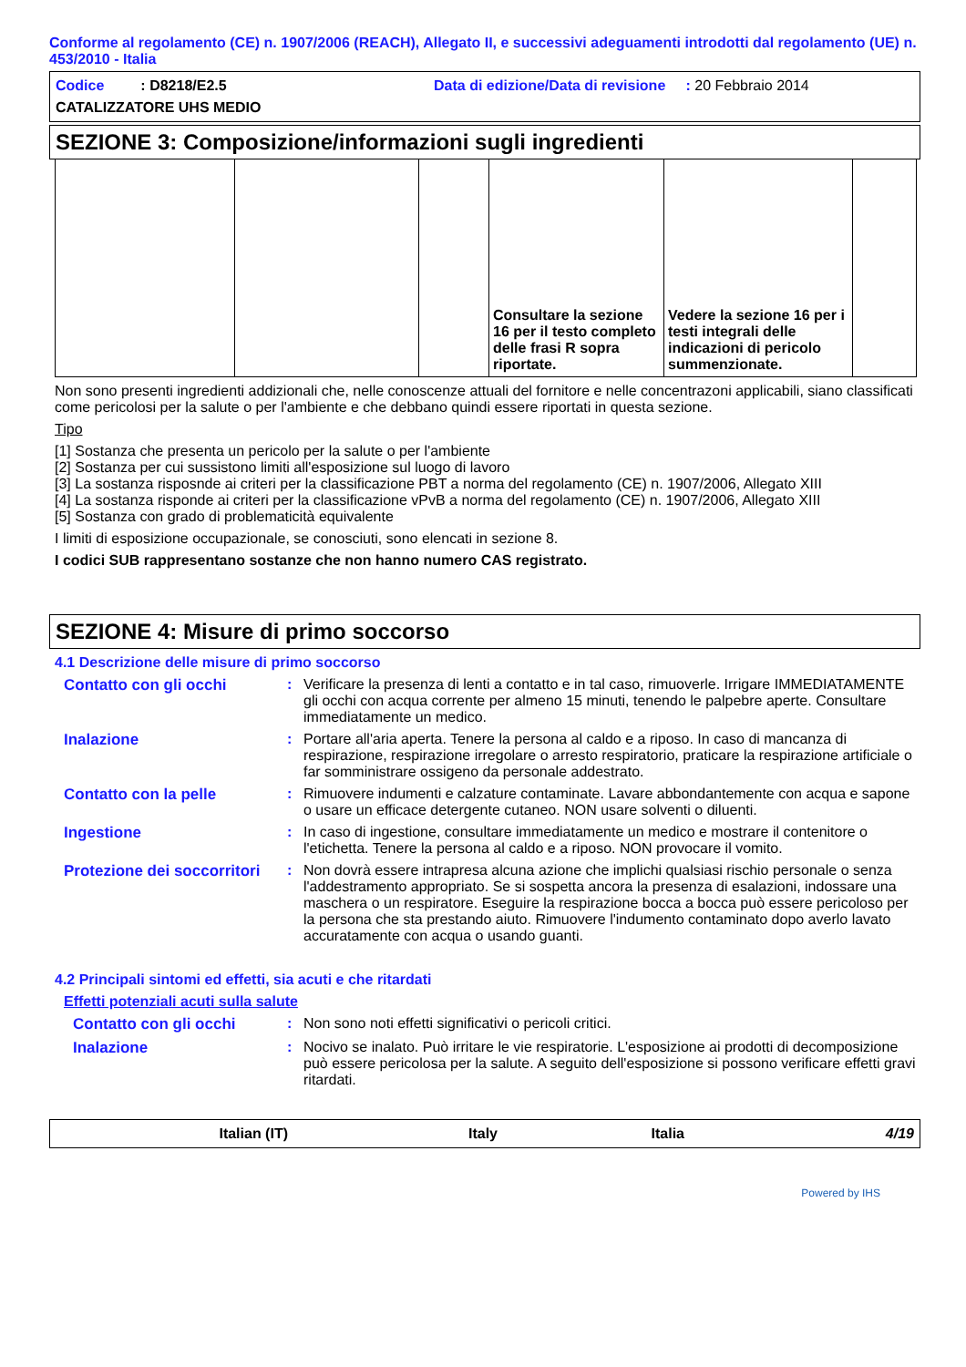Conforme al regolamento (CE) n. 1907/2006 (REACH), Allegato II, e successivi adeguamenti introdotti dal regolamento (UE) n. 453/2010 - Italia
Codice : D8218/E2.5 Data di edizione/Data di revisione : 20 Febbraio 2014
CATALIZZATORE UHS MEDIO
SEZIONE 3: Composizione/informazioni sugli ingredienti
| | | | Consultare la sezione 16 per il testo completo delle frasi R sopra riportate. | Vedere la sezione 16 per i testi integrali delle indicazioni di pericolo summenzionate. | |
Non sono presenti ingredienti addizionali che, nelle conoscenze attuali del fornitore e nelle concentrazoni applicabili, siano classificati come pericolosi per la salute o per l'ambiente e che debbano quindi essere riportati in questa sezione.
Tipo
[1] Sostanza che presenta un pericolo per la salute o per l'ambiente
[2] Sostanza per cui sussistono limiti all'esposizione sul luogo di lavoro
[3] La sostanza risposnde ai criteri per la classificazione PBT a norma del regolamento (CE) n. 1907/2006, Allegato XIII
[4] La sostanza risponde ai criteri per la classificazione vPvB a norma del regolamento (CE) n. 1907/2006, Allegato XIII
[5] Sostanza con grado di problematicità equivalente
I limiti di esposizione occupazionale, se conosciuti, sono elencati in sezione 8.
I codici SUB rappresentano sostanze che non hanno numero CAS registrato.
SEZIONE 4: Misure di primo soccorso
4.1 Descrizione delle misure di primo soccorso
Contatto con gli occhi : Verificare la presenza di lenti a contatto e in tal caso, rimuoverle. Irrigare IMMEDIATAMENTE gli occhi con acqua corrente per almeno 15 minuti, tenendo le palpebre aperte. Consultare immediatamente un medico.
Inalazione : Portare all'aria aperta. Tenere la persona al caldo e a riposo. In caso di mancanza di respirazione, respirazione irregolare o arresto respiratorio, praticare la respirazione artificiale o far somministrare ossigeno da personale addestrato.
Contatto con la pelle : Rimuovere indumenti e calzature contaminate. Lavare abbondantemente con acqua e sapone o usare un efficace detergente cutaneo. NON usare solventi o diluenti.
Ingestione : In caso di ingestione, consultare immediatamente un medico e mostrare il contenitore o l'etichetta. Tenere la persona al caldo e a riposo. NON provocare il vomito.
Protezione dei soccorritori
: Non dovrà essere intrapresa alcuna azione che implichi qualsiasi rischio personale o senza l'addestramento appropriato. Se si sospetta ancora la presenza di esalazioni, indossare una maschera o un respiratore. Eseguire la respirazione bocca a bocca può essere pericoloso per la persona che sta prestando aiuto. Rimuovere l'indumento contaminato dopo averlo lavato accuratamente con acqua o usando guanti.
4.2 Principali sintomi ed effetti, sia acuti e che ritardati
Effetti potenziali acuti sulla salute
Contatto con gli occhi : Non sono noti effetti significativi o pericoli critici.
Inalazione : Nocivo se inalato. Può irritare le vie respiratorie. L'esposizione ai prodotti di decomposizione può essere pericolosa per la salute. A seguito dell'esposizione si possono verificare effetti gravi ritardati.
Italian (IT) Italy Italia 4/19
Powered by IHS